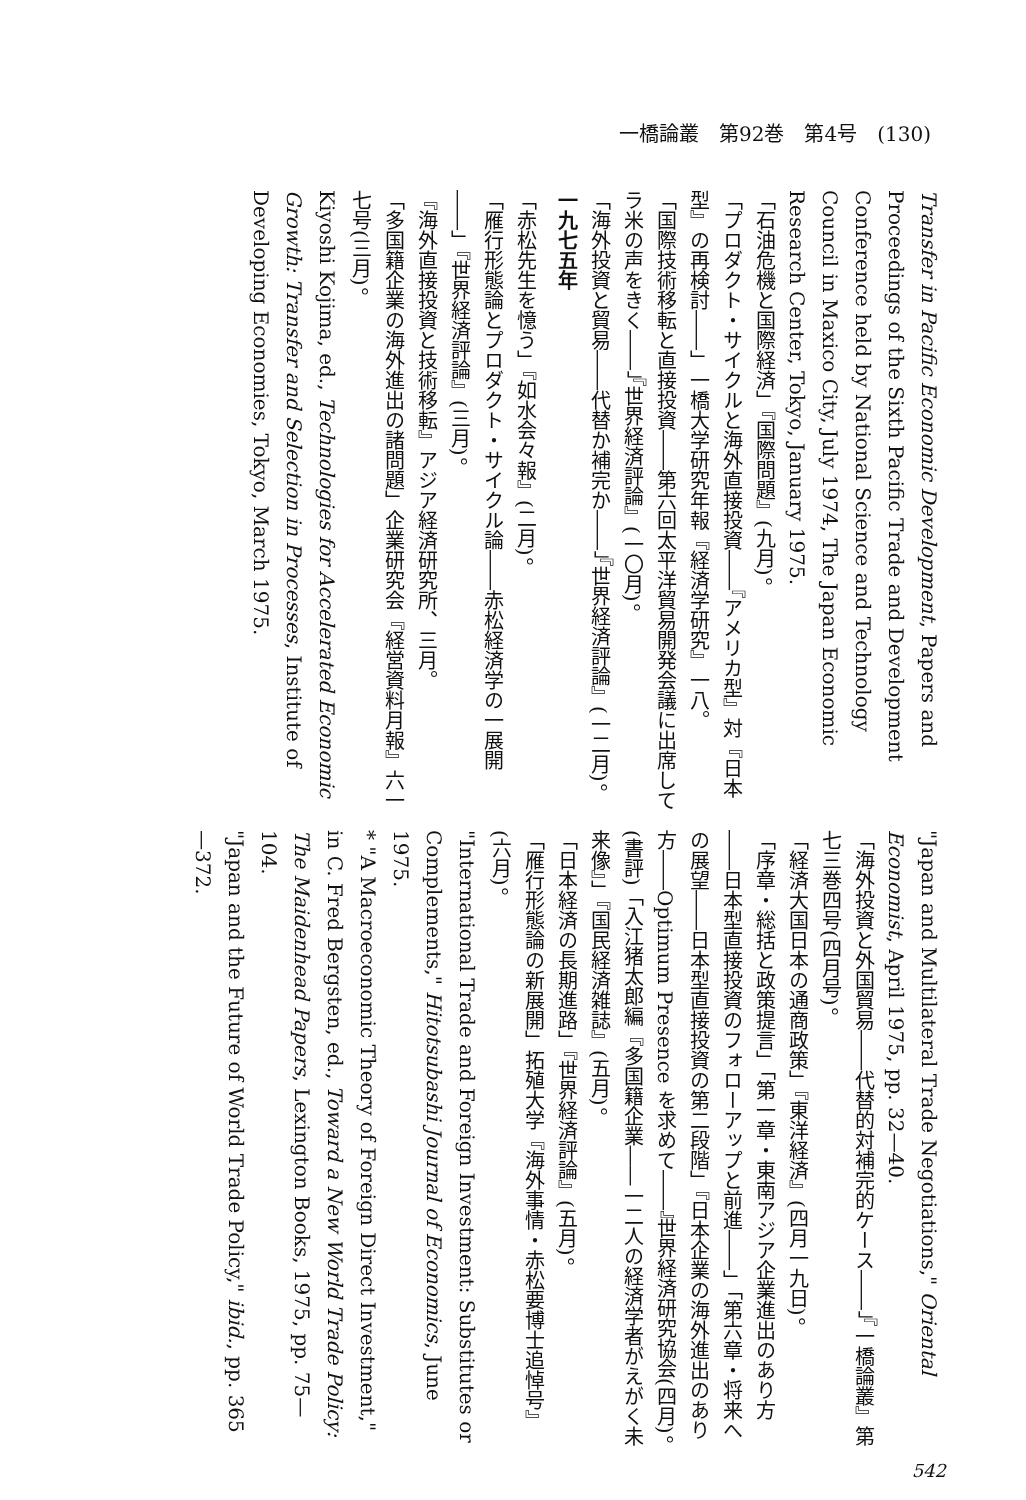一橋論叢　第92巻　第4号　(130)
Transfer in Pacific Economic Development, Papers and Proceedings of the Sixth Pacific Trade and Development Conference held by National Science and Technology Council in Maxico City, July 1974, The Japan Economic Research Center, Tokyo, January 1975.
「石油危機と国際経済」『国際問題』(九月)。
「プロダクト・サイクルと海外直接投資――『アメリカ型』対『日本型』の再検討――」一橋大学研究年報『経済学研究』一八。
「国際技術移転と直接投資――第六回太平洋貿易開発会議に出席してラ米の声をきく――」『世界経済評論』(一〇月)。
「海外投資と貿易――代替か補完か――」『世界経済評論』(一二月)。
一九七五年
「赤松先生を憶う」『如水会々報』(二月)。
「雁行形態論とプロダクト・サイクル論――赤松経済学の一展開――」『世界経済評論』(三月)。
『海外直接投資と技術移転』アジア経済研究所、三月。
「多国籍企業の海外進出の諸問題」企業研究会『経営資料月報』六一七号(三月)。
Kiyoshi Kojima, ed., Technologies for Accelerated Economic Growth: Transfer and Selection in Processes, Institute of Developing Economies, Tokyo, March 1975.
"Japan and Multilateral Trade Negotiations," Oriental Economist, April 1975, pp. 32—40.
「海外投資と外国貿易――代替的対補完的ケース――」『一橋論叢』第七三巻四号(四月号)。
「経済大国日本の通商政策」『東洋経済』(四月一九日)。
「序章・総括と政策提言」「第一章・東南アジア企業進出のあり方――日本型直接投資のフォローアップと前進――」「第六章・将来への展望――日本型直接投資の第二段階」『日本企業の海外進出のあり方――Optimum Presence を求めて――』世界経済研究協会(四月)。
(書評)「入江猪太郎編『多国籍企業――一二人の経済学者がえがく未来像』」『国民経済雑誌』(五月)。
「日本経済の長期進路」『世界経済評論』(五月)。
「雁行形態論の新展開」拓殖大学『海外事情・赤松要博士追悼号』(六月)。
"International Trade and Foreign Investment: Substitutes or Complements," Hitotsubashi Journal of Economics, June 1975.
* "A Macroeconomic Theory of Foreign Direct Investment," in C. Fred Bergsten, ed., Toward a New World Trade Policy: The Maidenhead Papers, Lexington Books, 1975, pp. 75—104.
"Japan and the Future of World Trade Policy," ibid., pp. 365—372.
542